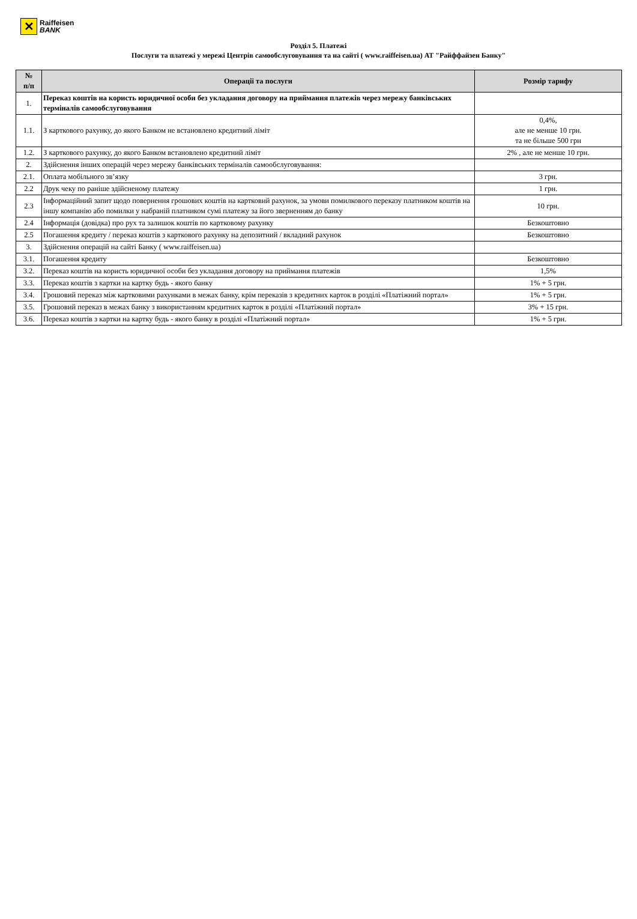✕
Raiffeisen
BANK
Розділ 5. Платежі
Послуги та платежі у мережі Центрів самообслуговування та на сайті ( www.raiffeisen.ua) АТ "Райффайзен Банку"
| № п/п | Операції та послуги | Розмір тарифу |
| --- | --- | --- |
| 1. | Переказ коштів на користь юридичної особи без укладання договору на приймання платежів через мережу банківських терміналів самообслуговування | |
| 1.1. | З карткового рахунку, до якого Банком не встановлено кредитний ліміт | 0,4%, але не менше 10 грн. та не більше 500 грн |
| 1.2. | З карткового рахунку, до якого Банком встановлено кредитний ліміт | 2% , але не менше 10 грн. |
| 2. | Здійснення інших операцій через мережу банківських терміналів самообслуговування: | |
| 2.1. | Оплата мобільного зв’язку | 3 грн. |
| 2.2 | Друк чеку по раніше здійсненому платежу | 1 грн. |
| 2.3 | Інформаційний запит щодо повернення грошових коштів на картковий рахунок, за умови помилкового переказу платником коштів на іншу компанію або помилки у набраній платником сумі платежу за його зверненням до банку | 10 грн. |
| 2.4 | Інформація (довідка) про рух та залишок коштів по картковому рахунку | Безкоштовно |
| 2.5 | Погашення кредиту / переказ коштів з карткового рахунку на депозитний / вкладний рахунок | Безкоштовно |
| 3. | Здійснення операцій на сайті Банку ( www.raiffeisen.ua) | |
| 3.1. | Погашення кредиту | Безкоштовно |
| 3.2. | Переказ коштів на користь юридичної особи без укладання договору на приймання платежів | 1,5% |
| 3.3. | Переказ коштів з картки на картку будь - якого банку | 1% + 5 грн. |
| 3.4. | Грошовий переказ між картковими рахунками в межах банку, крім переказів з кредитних карток в розділі «Платіжний портал» | 1% + 5 грн. |
| 3.5. | Грошовий переказ в межах банку з використанням кредитних карток в розділі «Платіжний портал» | 3% + 15 грн. |
| 3.6. | Переказ коштів з картки на картку будь - якого банку в розділі «Платіжний портал» | 1% + 5 грн. |